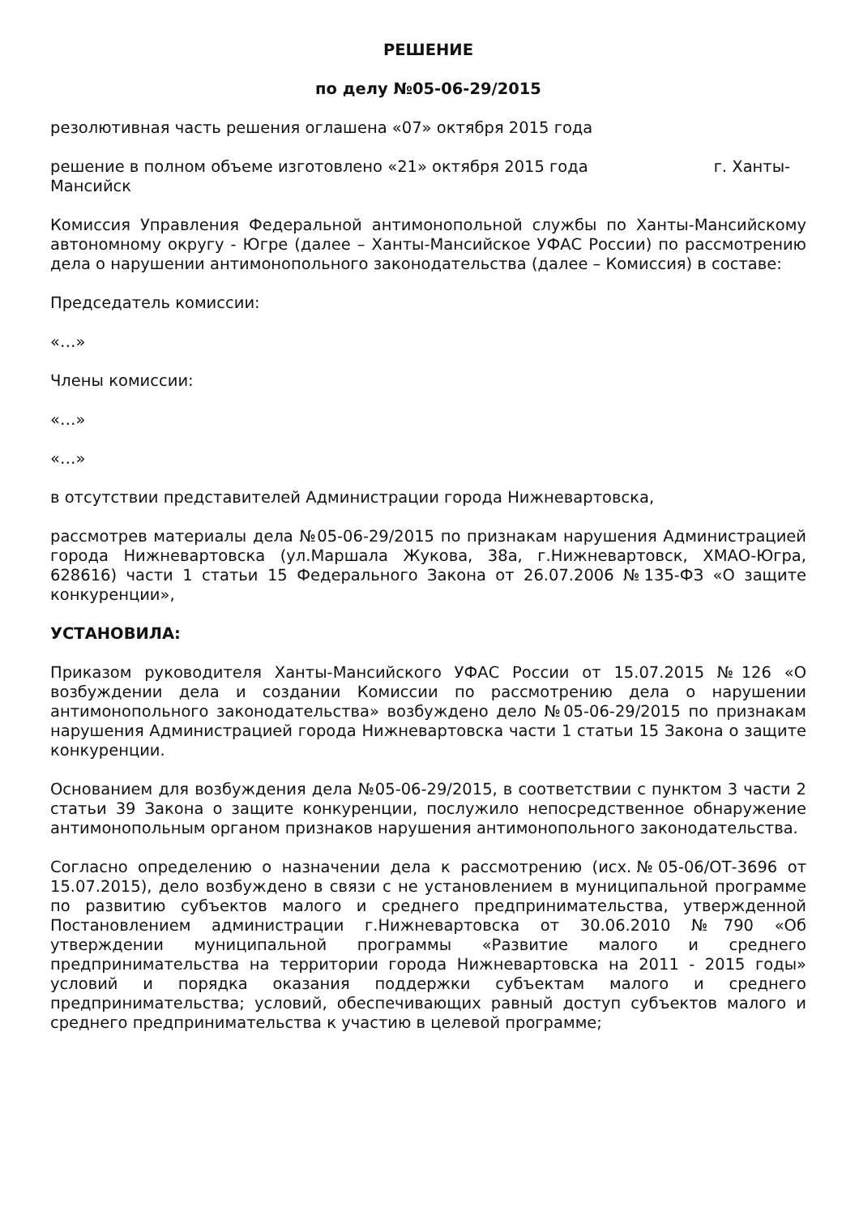РЕШЕНИЕ
по делу №05-06-29/2015
резолютивная часть решения оглашена «07» октября 2015 года
решение в полном объеме изготовлено «21» октября 2015 года г. Ханты-Мансийск
Комиссия Управления Федеральной антимонопольной службы по Ханты-Мансийскому автономному округу - Югре (далее – Ханты-Мансийское УФАС России) по рассмотрению дела о нарушении антимонопольного законодательства (далее – Комиссия) в составе:
Председатель комиссии:
«…»
Члены комиссии:
«…»
«…»
в отсутствии представителей Администрации города Нижневартовска,
рассмотрев материалы дела №05-06-29/2015 по признакам нарушения Администрацией города Нижневартовска (ул.Маршала Жукова, 38а, г.Нижневартовск, ХМАО-Югра, 628616) части 1 статьи 15 Федерального Закона от 26.07.2006 №135-ФЗ «О защите конкуренции»,
УСТАНОВИЛА:
Приказом руководителя Ханты-Мансийского УФАС России от 15.07.2015 №126 «О возбуждении дела и создании Комиссии по рассмотрению дела о нарушении антимонопольного законодательства» возбуждено дело №05-06-29/2015 по признакам нарушения Администрацией города Нижневартовска части 1 статьи 15 Закона о защите конкуренции.
Основанием для возбуждения дела №05-06-29/2015, в соответствии с пунктом 3 части 2 статьи 39 Закона о защите конкуренции, послужило непосредственное обнаружение антимонопольным органом признаков нарушения антимонопольного законодательства.
Согласно определению о назначении дела к рассмотрению (исх.№05-06/ОТ-3696 от 15.07.2015), дело возбуждено в связи с не установлением в муниципальной программе по развитию субъектов малого и среднего предпринимательства, утвержденной Постановлением администрации г.Нижневартовска от 30.06.2010 №790 «Об утверждении муниципальной программы «Развитие малого и среднего предпринимательства на территории города Нижневартовска на 2011 - 2015 годы» условий и порядка оказания поддержки субъектам малого и среднего предпринимательства; условий, обеспечивающих равный доступ субъектов малого и среднего предпринимательства к участию в целевой программе;